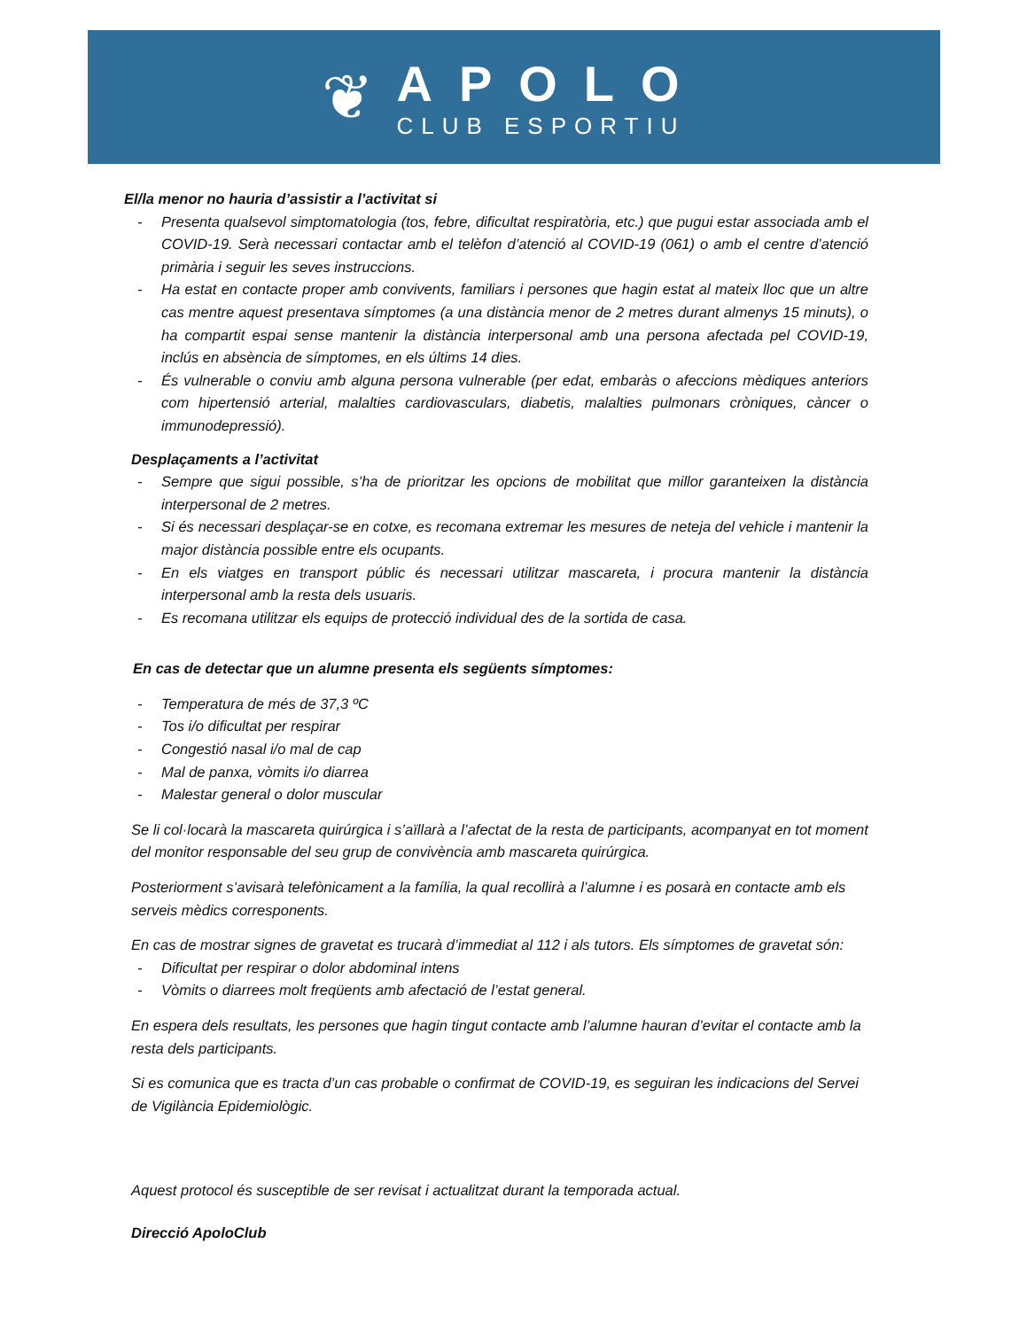❦
APOLO
CLUB ESPORTIU
El/la menor no hauria d’assistir a l’activitat si
- Presenta qualsevol simptomatologia (tos, febre, dificultat respiratòria, etc.) que pugui estar associada amb el COVID-19. Serà necessari contactar amb el telèfon d’atenció al COVID-19 (061) o amb el centre d’atenció primària i seguir les seves instruccions.
- Ha estat en contacte proper amb convivents, familiars i persones que hagin estat al mateix lloc que un altre cas mentre aquest presentava símptomes (a una distància menor de 2 metres durant almenys 15 minuts), o ha compartit espai sense mantenir la distància interpersonal amb una persona afectada pel COVID-19, inclús en absència de símptomes, en els últims 14 dies.
- És vulnerable o conviu amb alguna persona vulnerable (per edat, embaràs o afeccions mèdiques anteriors com hipertensió arterial, malalties cardiovasculars, diabetis, malalties pulmonars cròniques, càncer o immunodepressió).
Desplaçaments a l’activitat
- Sempre que sigui possible, s’ha de prioritzar les opcions de mobilitat que millor garanteixen la distància interpersonal de 2 metres.
- Si és necessari desplaçar-se en cotxe, es recomana extremar les mesures de neteja del vehicle i mantenir la major distància possible entre els ocupants.
- En els viatges en transport públic és necessari utilitzar mascareta, i procura mantenir la distància interpersonal amb la resta dels usuaris.
- Es recomana utilitzar els equips de protecció individual des de la sortida de casa.
En cas de detectar que un alumne presenta els següents símptomes:
- Temperatura de més de 37,3 ºC
- Tos i/o dificultat per respirar
- Congestió nasal i/o mal de cap
- Mal de panxa, vòmits i/o diarrea
- Malestar general o dolor muscular
Se li col·locarà la mascareta quirúrgica i s’aïllarà a l’afectat de la resta de participants, acompanyat en tot moment del monitor responsable del seu grup de convivència amb mascareta quirúrgica.
Posteriorment s’avisarà telefònicament a la família, la qual recollirà a l’alumne i es posarà en contacte amb els serveis mèdics corresponents.
En cas de mostrar signes de gravetat es trucarà d’immediat al 112 i als tutors. Els símptomes de gravetat són:
- Dificultat per respirar o dolor abdominal intens
- Vòmits o diarrees molt freqüents amb afectació de l’estat general.
En espera dels resultats, les persones que hagin tingut contacte amb l’alumne hauran d’evitar el contacte amb la resta dels participants.
Si es comunica que es tracta d’un cas probable o confirmat de COVID-19, es seguiran les indicacions del Servei de Vigilància Epidemiològic.
Aquest protocol és susceptible de ser revisat i actualitzat durant la temporada actual.
Direcció ApoloClub